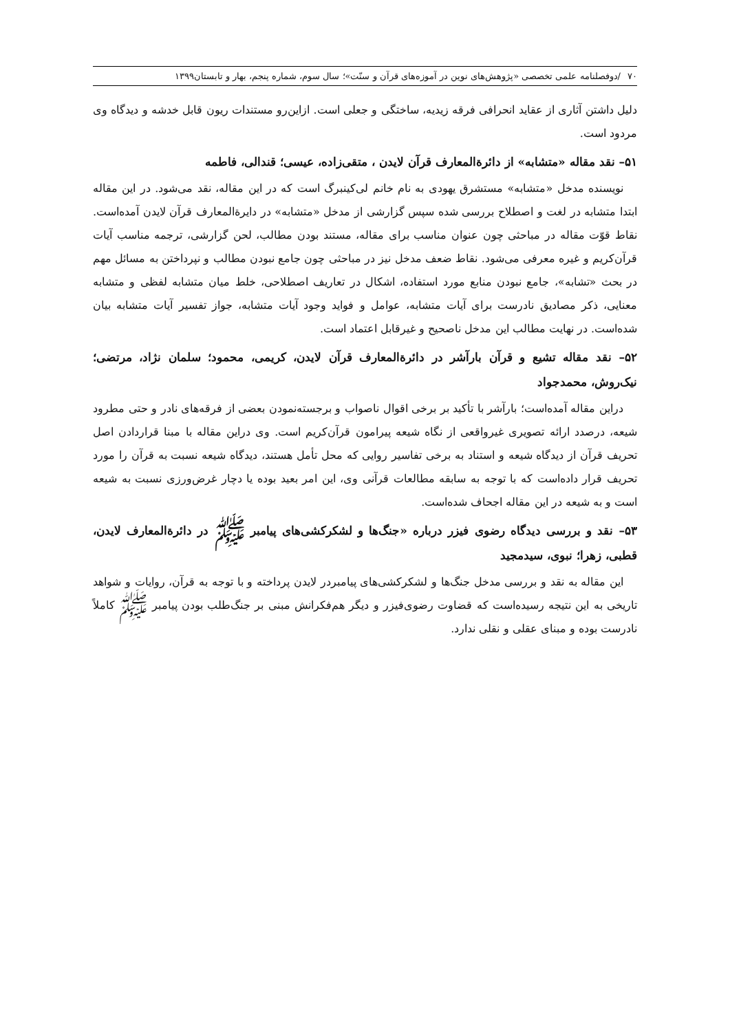۷۰ /دوفصلنامه علمی تخصصی «پژوهش‌های نوین در آموزه‌های قرآن و سنّت»؛ سال سوم، شماره پنجم، بهار و تابستان۱۳۹۹
دلیل داشتن آثاری از عقاید انحرافی فرقه زیدیه، ساختگی و جعلی است. ازاین‌رو مستندات ریون قابل خدشه و دیدگاه وی مردود است.
۵۱– نقد مقاله «متشابه» از دائرةالمعارف قرآن لایدن ، متقی‌زاده، عیسی؛ قندالی، فاطمه
نویسنده مدخل «متشابه» مستشرق یهودی به نام خانم لی‌کینبرگ است که در این مقاله، نقد می‌شود. در این مقاله ابتدا متشابه در لغت و اصطلاح بررسی شده سپس گزارشی از مدخل «متشابه» در دایرةالمعارف قرآن لایدن آمده‌است. نقاط قوّت مقاله در مباحثی چون عنوان مناسب برای مقاله، مستند بودن مطالب، لحن گزارشی، ترجمه مناسب آیات قرآن‌کریم و غیره معرفی می‌شود. نقاط ضعف مدخل نیز در مباحثی چون جامع نبودن مطالب و نپرداختن به مسائل مهم در بحث «تشابه»، جامع نبودن منابع مورد استفاده، اشکال در تعاریف اصطلاحی، خلط میان متشابه لفظی و متشابه معنایی، ذکر مصادیق نادرست برای آیات متشابه، عوامل و فواید وجود آیات متشابه، جواز تفسیر آیات متشابه بیان شده‌است. در نهایت مطالب این مدخل ناصحیح و غیرقابل اعتماد است.
۵۲– نقد مقاله تشیع و قرآن بارآشر در دائرةالمعارف قرآن لایدن، کریمی، محمود؛ سلمان نژاد، مرتضی؛ نیک‌روش، محمدجواد
دراین مقاله آمده‌است؛ بارآشر با تأکید بر برخی اقوال ناصواب و برجسته‌نمودن بعضی از فرقه‌های نادر و حتی مطرود شیعه، درصدد ارائه تصویری غیرواقعی از نگاه شیعه پیرامون قرآن‌کریم است. وی دراین مقاله با مبنا قراردادن اصل تحریف قرآن از دیدگاه شیعه و استناد به برخی تفاسیر روایی که محل تأمل هستند، دیدگاه شیعه نسبت به قرآن را مورد تحریف قرار داده‌است که با توجه به سابقه مطالعات قرآنی وی، این امر بعید بوده یا دچار غرض‌ورزی نسبت به شیعه است و به شیعه در این مقاله اجحاف شده‌است.
۵۳– نقد و بررسی دیدگاه رضوی فیزر درباره «جنگ‌ها و لشکرکشی‌های پیامبر ﷺ در دائرةالمعارف لایدن، قطبی، زهرا؛ نبوی، سیدمجید
این مقاله به نقد و بررسی مدخل جنگ‌ها و لشکرکشی‌های پیامبردر لایدن پرداخته و با توجه به قرآن، روایات و شواهد تاریخی به این نتیجه رسیده‌است که قضاوت رضوی‌فیزر و دیگر هم‌فکرانش مبنی بر جنگ‌طلب بودن پیامبر ﷺ کاملاً نادرست بوده و مبنای عقلی و نقلی ندارد.